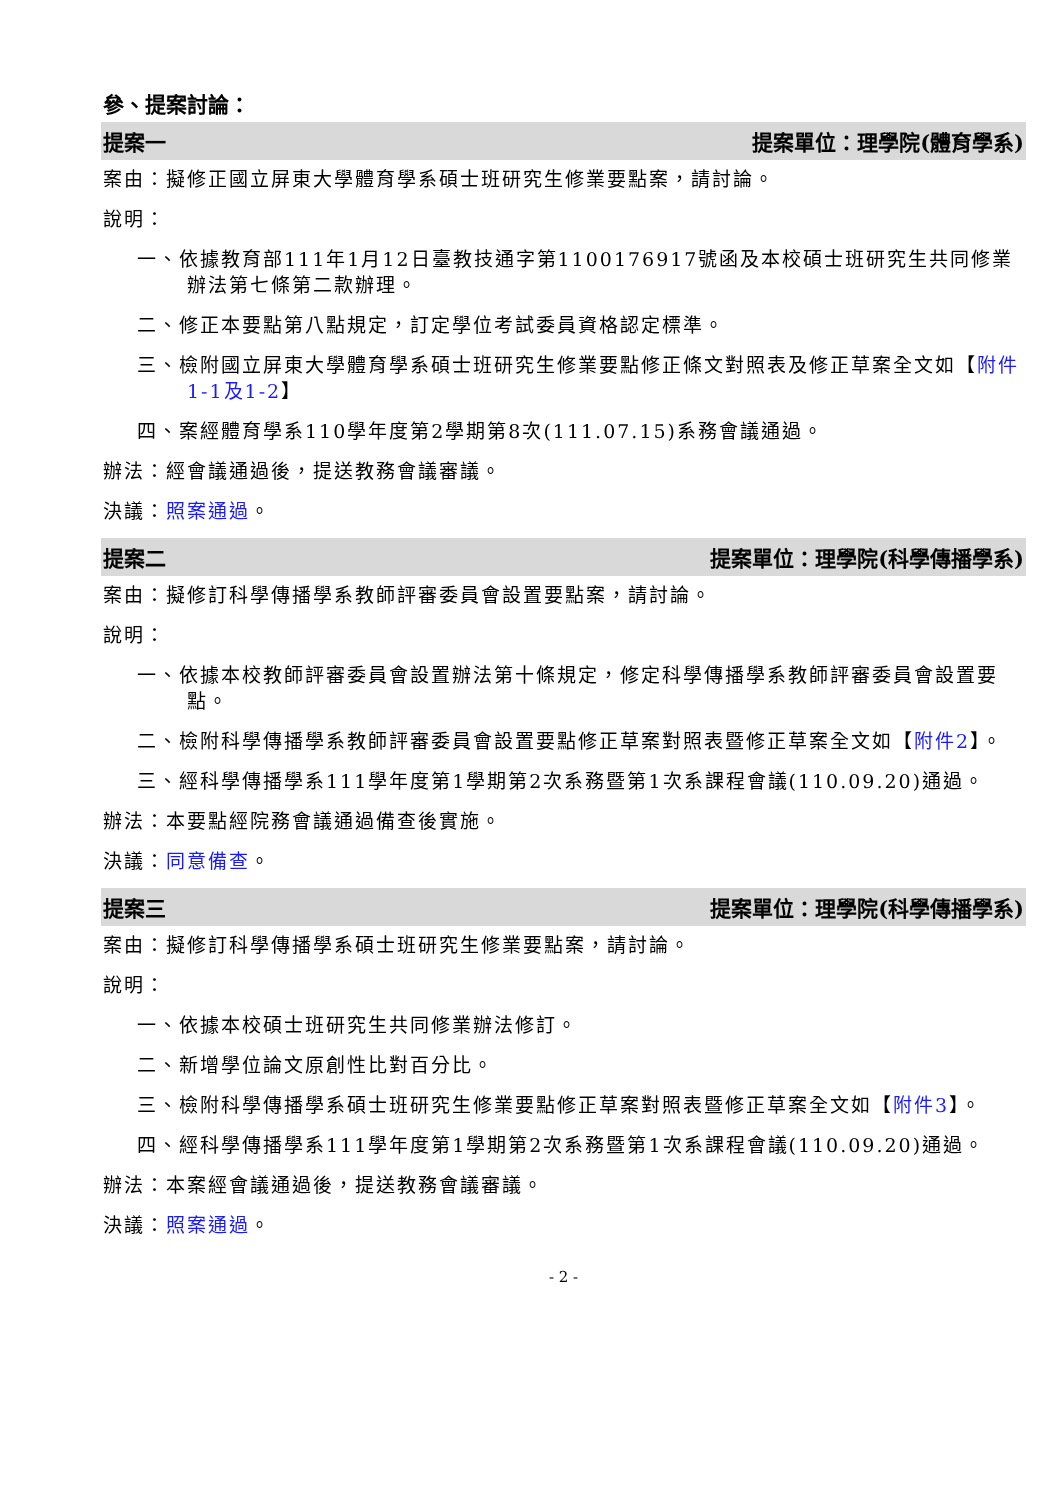參、提案討論：
提案一 提案單位：理學院(體育學系)
案由：擬修正國立屏東大學體育學系碩士班研究生修業要點案，請討論。
說明：
一、依據教育部111年1月12日臺教技通字第1100176917號函及本校碩士班研究生共同修業辦法第七條第二款辦理。
二、修正本要點第八點規定，訂定學位考試委員資格認定標準。
三、檢附國立屏東大學體育學系碩士班研究生修業要點修正條文對照表及修正草案全文如【附件1-1及1-2】
四、案經體育學系110學年度第2學期第8次(111.07.15)系務會議通過。
辦法：經會議通過後，提送教務會議審議。
決議：照案通過。
提案二 提案單位：理學院(科學傳播學系)
案由：擬修訂科學傳播學系教師評審委員會設置要點案，請討論。
說明：
一、依據本校教師評審委員會設置辦法第十條規定，修定科學傳播學系教師評審委員會設置要點。
二、檢附科學傳播學系教師評審委員會設置要點修正草案對照表暨修正草案全文如【附件2】。
三、經科學傳播學系111學年度第1學期第2次系務暨第1次系課程會議(110.09.20)通過。
辦法：本要點經院務會議通過備查後實施。
決議：同意備查。
提案三 提案單位：理學院(科學傳播學系)
案由：擬修訂科學傳播學系碩士班研究生修業要點案，請討論。
說明：
一、依據本校碩士班研究生共同修業辦法修訂。
二、新增學位論文原創性比對百分比。
三、檢附科學傳播學系碩士班研究生修業要點修正草案對照表暨修正草案全文如【附件3】。
四、經科學傳播學系111學年度第1學期第2次系務暨第1次系課程會議(110.09.20)通過。
辦法：本案經會議通過後，提送教務會議審議。
決議：照案通過。
- 2 -